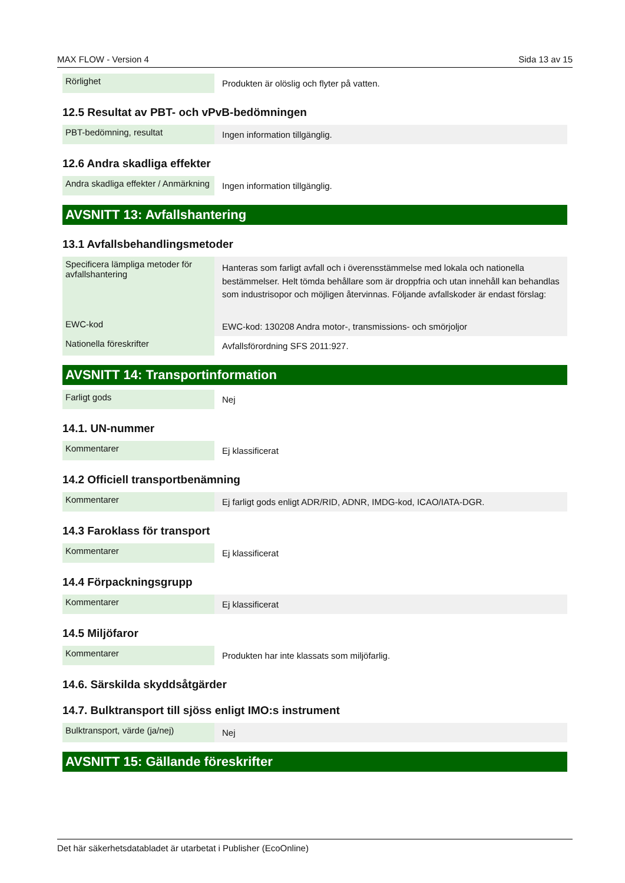MAX FLOW - Version 4 Sida 13 av 15
| Rörlighet | Produkten är olöslig och flyter på vatten. |
12.5 Resultat av PBT- och vPvB-bedömningen
| PBT-bedömning, resultat | Ingen information tillgänglig. |
12.6 Andra skadliga effekter
| Andra skadliga effekter / Anmärkning | Ingen information tillgänglig. |
AVSNITT 13: Avfallshantering
13.1 Avfallsbehandlingsmetoder
| Specificera lämpliga metoder för avfallshantering | Hanteras som farligt avfall och i överensstämmelse med lokala och nationella bestämmelser. Helt tömda behållare som är droppfria och utan innehåll kan behandlas som industrisopor och möjligen återvinnas. Följande avfallskoder är endast förslag: |
| EWC-kod | EWC-kod: 130208 Andra motor-, transmissions- och smörjoljor |
| Nationella föreskrifter | Avfallsförordning SFS 2011:927. |
AVSNITT 14: Transportinformation
| Farligt gods | Nej |
14.1. UN-nummer
| Kommentarer | Ej klassificerat |
14.2 Officiell transportbenämning
| Kommentarer | Ej farligt gods enligt ADR/RID, ADNR, IMDG-kod, ICAO/IATA-DGR. |
14.3 Faroklass för transport
| Kommentarer | Ej klassificerat |
14.4 Förpackningsgrupp
| Kommentarer | Ej klassificerat |
14.5 Miljöfaror
| Kommentarer | Produkten har inte klassats som miljöfarlig. |
14.6. Särskilda skyddsåtgärder
14.7. Bulktransport till sjöss enligt IMO:s instrument
| Bulktransport, värde (ja/nej) | Nej |
AVSNITT 15: Gällande föreskrifter
Det här säkerhetsdatabladet är utarbetat i Publisher (EcoOnline)